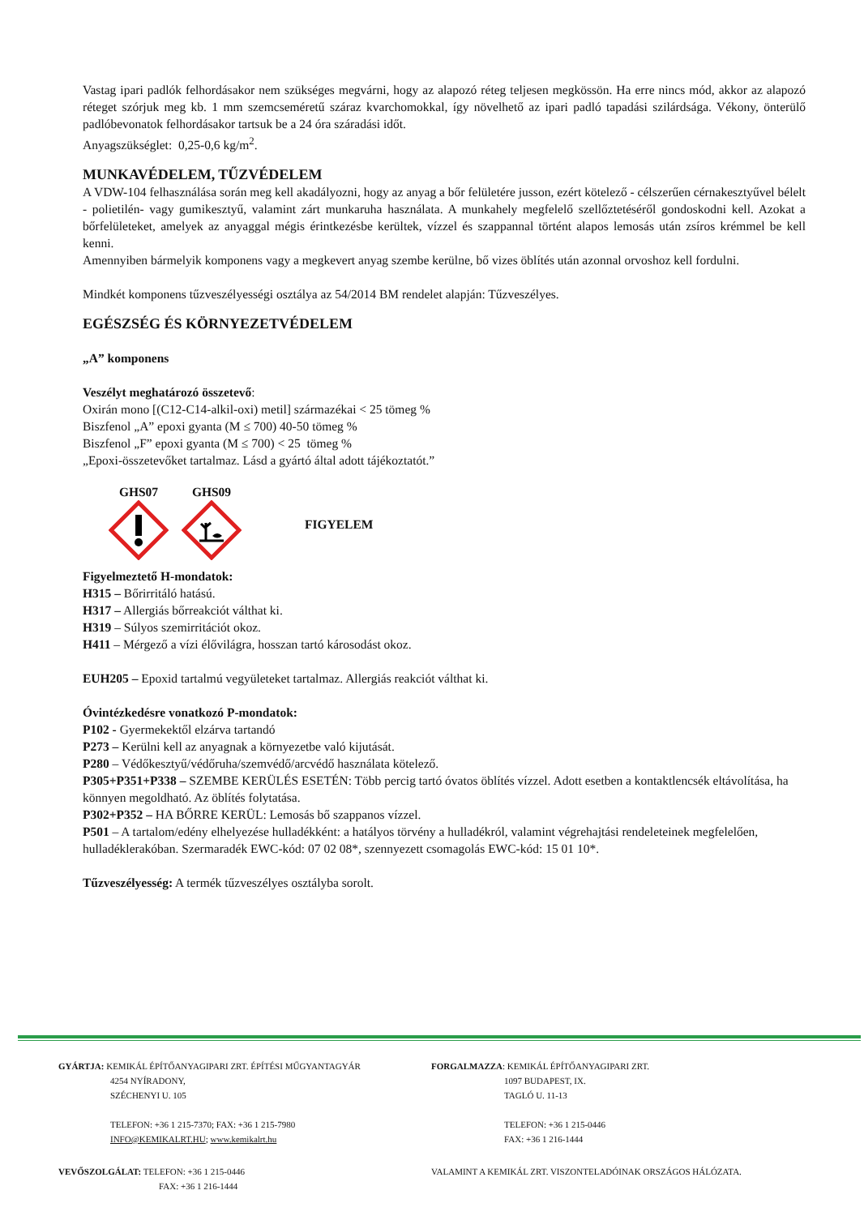Vastag ipari padlók felhordásakor nem szükséges megvárni, hogy az alapozó réteg teljesen megkössön. Ha erre nincs mód, akkor az alapozó réteget szórjuk meg kb. 1 mm szemcseméretű száraz kvarchomokkal, így növelhető az ipari padló tapadási szilárdsága. Vékony, önterülő padlóbevonatok felhordásakor tartsuk be a 24 óra száradási időt.
Anyagszükséglet: 0,25-0,6 kg/m<sup>2</sup>.
MUNKAVÉDELEM, TŰZVÉDELEM
A VDW-104 felhasználása során meg kell akadályozni, hogy az anyag a bőr felületére jusson, ezért kötelező - célszerűen cérnakesztyűvel bélelt - polietilén- vagy gumikesztyű, valamint zárt munkaruha használata. A munkahely megfelelő szellőztetéséről gondoskodni kell. Azokat a bőrfelületeket, amelyek az anyaggal mégis érintkezésbe kerültek, vízzel és szappannal történt alapos lemosás után zsíros krémmel be kell kenni.
Amennyiben bármelyik komponens vagy a megkevert anyag szembe kerülne, bő vizes öblítés után azonnal orvoshoz kell fordulni.
Mindkét komponens tűzveszélyességi osztálya az 54/2014 BM rendelet alapján: Tűzveszélyes.
EGÉSZSÉG ÉS KÖRNYEZETVÉDELEM
„A” komponens
Veszélyt meghatározó összetevő:
Oxirán mono [(C12-C14-alkil-oxi) metil] származékai < 25 tömeg %
Biszfenol „A” epoxi gyanta (M ≤ 700) 40-50 tömeg %
Biszfenol „F” epoxi gyanta (M ≤ 700) < 25 tömeg %
„Epoxi-összetevőket tartalmaz. Lásd a gyártó által adott tájékoztatót.”
GHS07
GHS09
FIGYELEM
Figyelmeztető H-mondatok:
H315 – Bőrirritáló hatású.
H317 – Allergiás bőrreakciót válthat ki.
H319 – Súlyos szemirritációt okoz.
H411 – Mérgező a vízi élővilágra, hosszan tartó károsodást okoz.
EUH205 – Epoxid tartalmú vegyületeket tartalmaz. Allergiás reakciót válthat ki.
Óvintézkedésre vonatkozó P-mondatok:
P102 - Gyermekektől elzárva tartandó
P273 – Kerülni kell az anyagnak a környezetbe való kijutását.
P280 – Védőkesztyű/védőruha/szemvédő/arcvédő használata kötelező.
P305+P351+P338 – SZEMBE KERÜLÉS ESETÉN: Több percig tartó óvatos öblítés vízzel. Adott esetben a kontaktlencsék eltávolítása, ha könnyen megoldható. Az öblítés folytatása.
P302+P352 – HA BŐRRE KERÜL: Lemosás bő szappanos vízzel.
P501 – A tartalom/edény elhelyezése hulladékként: a hatályos törvény a hulladékról, valamint végrehajtási rendeleteinek megfelelően, hulladéklerakóban. Szermaradék EWC-kód: 07 02 08*, szennyezett csomagolás EWC-kód: 15 01 10*.
Tűzveszélyesség: A termék tűzveszélyes osztályba sorolt.
GYÁRTJA: KEMIKÁL ÉPÍTŐANYAGIPARI ZRT. ÉPÍTÉSI MŰGYANTAGYÁR
4254 NYÍRADONY,
SZÉCHENYI U. 105
TELEFON: +36 1 215-7370; FAX: +36 1 215-7980
INFO@KEMIKALRT.HU; www.kemikalrt.hu
FORGALMAZZA: KEMIKÁL ÉPÍTŐANYAGIPARI ZRT.
1097 BUDAPEST, IX.
TAGLÓ U. 11-13
TELEFON: +36 1 215-0446
FAX: +36 1 216-1444
VEVŐSZOLGÁLAT: TELEFON: +36 1 215-0446
FAX: +36 1 216-1444
VALAMINT A KEMIKÁL ZRT. VISZONTELADÓINAK ORSZÁGOS HÁLÓZATA.